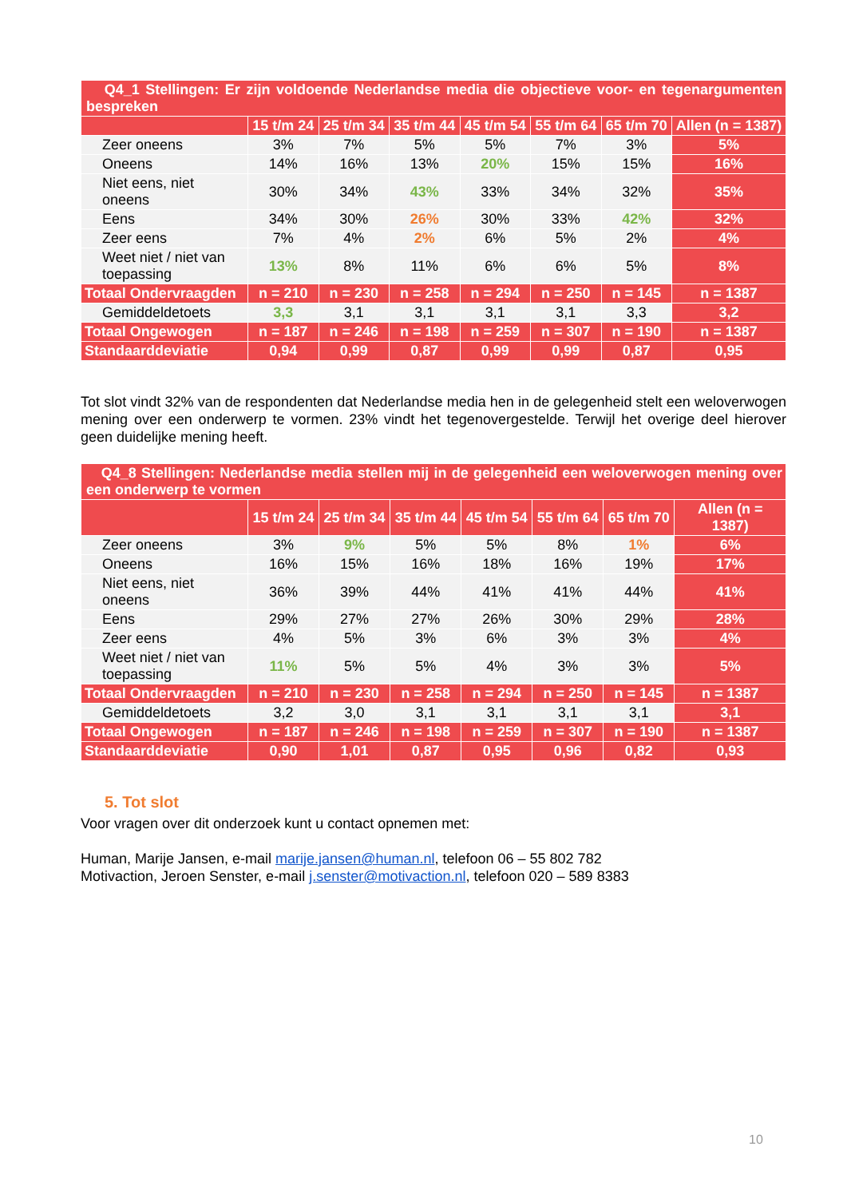| Q4_1 Stellingen: Er zijn voldoende Nederlandse media die objectieve voor- en tegenargumenten bespreken | | | | | | | |
| | 15 t/m 24 | 25 t/m 34 | 35 t/m 44 | 45 t/m 54 | 55 t/m 64 | 65 t/m 70 | Allen (n = 1387) |
| Zeer oneens | 3% | 7% | 5% | 5% | 7% | 3% | 5% |
| Oneens | 14% | 16% | 13% | 20% | 15% | 15% | 16% |
| Niet eens, niet oneens | 30% | 34% | 43% | 33% | 34% | 32% | 35% |
| Eens | 34% | 30% | 26% | 30% | 33% | 42% | 32% |
| Zeer eens | 7% | 4% | 2% | 6% | 5% | 2% | 4% |
| Weet niet / niet van toepassing | 13% | 8% | 11% | 6% | 6% | 5% | 8% |
| Totaal Ondervraagden | n = 210 | n = 230 | n = 258 | n = 294 | n = 250 | n = 145 | n = 1387 |
| Gemiddeldetoets | 3,3 | 3,1 | 3,1 | 3,1 | 3,1 | 3,3 | 3,2 |
| Totaal Ongewogen | n = 187 | n = 246 | n = 198 | n = 259 | n = 307 | n = 190 | n = 1387 |
| Standaarddeviatie | 0,94 | 0,99 | 0,87 | 0,99 | 0,99 | 0,87 | 0,95 |
Tot slot vindt 32% van de respondenten dat Nederlandse media hen in de gelegenheid stelt een weloverwogen mening over een onderwerp te vormen. 23% vindt het tegenovergestelde. Terwijl het overige deel hierover geen duidelijke mening heeft.
| Q4_8 Stellingen: Nederlandse media stellen mij in de gelegenheid een weloverwogen mening over een onderwerp te vormen | | | | | | | |
| | 15 t/m 24 | 25 t/m 34 | 35 t/m 44 | 45 t/m 54 | 55 t/m 64 | 65 t/m 70 | Allen (n = 1387) |
| Zeer oneens | 3% | 9% | 5% | 5% | 8% | 1% | 6% |
| Oneens | 16% | 15% | 16% | 18% | 16% | 19% | 17% |
| Niet eens, niet oneens | 36% | 39% | 44% | 41% | 41% | 44% | 41% |
| Eens | 29% | 27% | 27% | 26% | 30% | 29% | 28% |
| Zeer eens | 4% | 5% | 3% | 6% | 3% | 3% | 4% |
| Weet niet / niet van toepassing | 11% | 5% | 5% | 4% | 3% | 3% | 5% |
| Totaal Ondervraagden | n = 210 | n = 230 | n = 258 | n = 294 | n = 250 | n = 145 | n = 1387 |
| Gemiddeldetoets | 3,2 | 3,0 | 3,1 | 3,1 | 3,1 | 3,1 | 3,1 |
| Totaal Ongewogen | n = 187 | n = 246 | n = 198 | n = 259 | n = 307 | n = 190 | n = 1387 |
| Standaarddeviatie | 0,90 | 1,01 | 0,87 | 0,95 | 0,96 | 0,82 | 0,93 |
5. Tot slot
Voor vragen over dit onderzoek kunt u contact opnemen met:
Human, Marije Jansen, e-mail marije.jansen@human.nl, telefoon 06 – 55 802 782
Motivaction, Jeroen Senster, e-mail j.senster@motivaction.nl, telefoon 020 – 589 8383
10